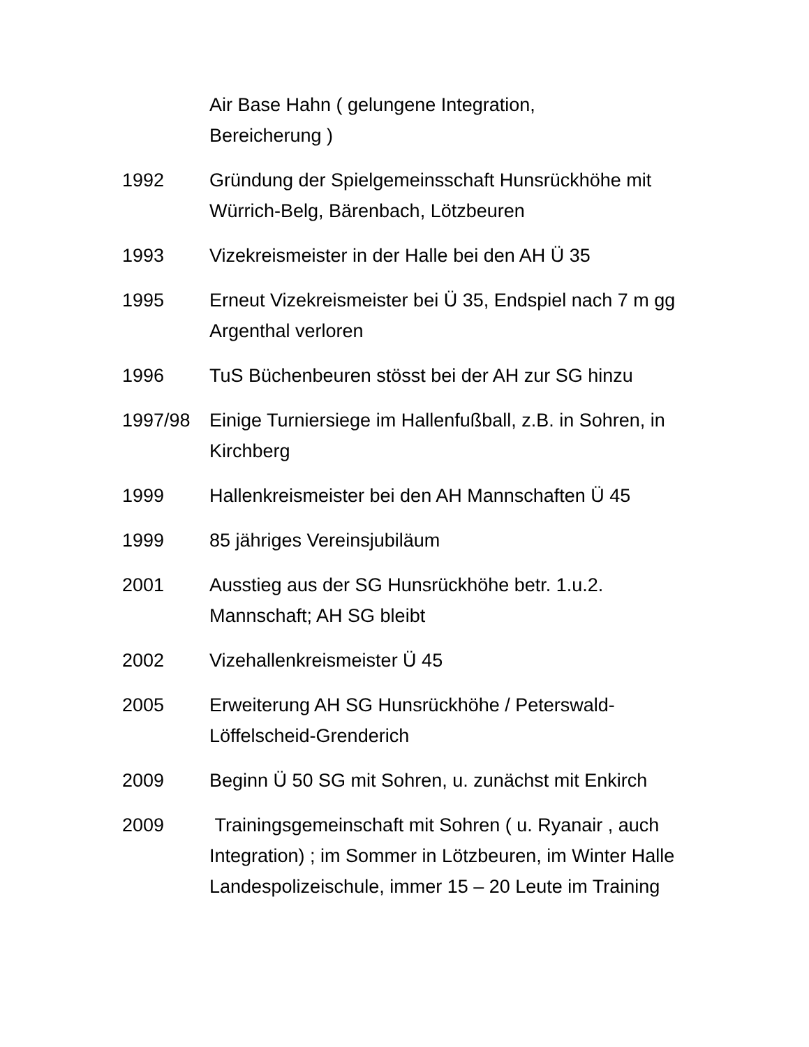Air Base Hahn ( gelungene Integration,
Bereicherung )
1992 Gründung der Spielgemeinsschaft Hunsrückhöhe mit Würrich-Belg, Bärenbach, Lötzbeuren
1993 Vizekreismeister in der Halle bei den AH Ü 35
1995 Erneut Vizekreismeister bei Ü 35, Endspiel nach 7 m gg Argenthal verloren
1996 TuS Büchenbeuren stösst bei der AH zur SG hinzu
1997/98 Einige Turniersiege im Hallenfußball, z.B. in Sohren, in Kirchberg
1999 Hallenkreismeister bei den AH Mannschaften Ü 45
1999 85 jähriges Vereinsjubiläum
2001 Ausstieg aus der SG Hunsrückhöhe betr. 1.u.2. Mannschaft; AH SG bleibt
2002 Vizehallenkreismeister Ü 45
2005 Erweiterung AH SG Hunsrückhöhe / Peterswald-Löffelscheid-Grenderich
2009 Beginn Ü 50 SG mit Sohren, u. zunächst mit Enkirch
2009 Trainingsgemeinschaft mit Sohren ( u. Ryanair , auch Integration) ; im Sommer in Lötzbeuren, im Winter Halle Landespolizeischule, immer 15 – 20 Leute im Training